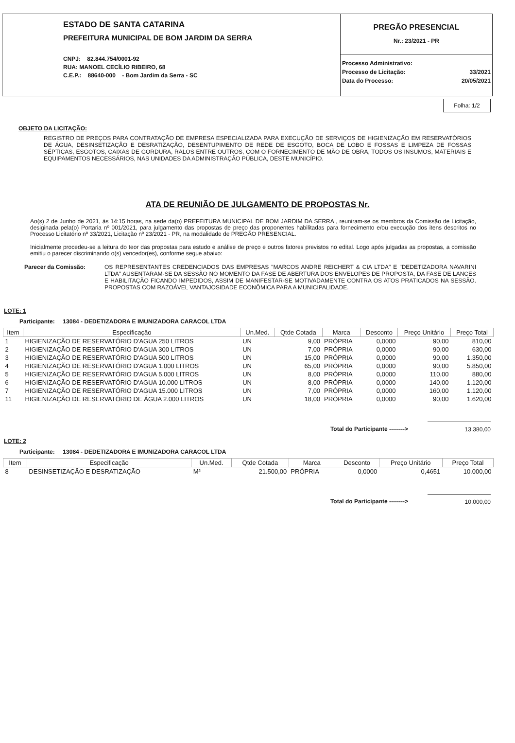ESTADO DE SANTA CATARINA
PREFEITURA MUNICIPAL DE BOM JARDIM DA SERRA
CNPJ: 82.844.754/0001-92
RUA: MANOEL CECÍLIO RIBEIRO, 68
C.E.P.: 88640-000 - Bom Jardim da Serra - SC
PREGÃO PRESENCIAL
Nr.: 23/2021 - PR
| Processo Administrativo: | |
| Processo de Licitação: | 33/2021 |
| Data do Processo: | 20/05/2021 |
Folha: 1/2
OBJETO DA LICITAÇÃO:
REGISTRO DE PREÇOS PARA CONTRATAÇÃO DE EMPRESA ESPECIALIZADA PARA EXECUÇÃO DE SERVIÇOS DE HIGIENIZAÇÃO EM RESERVATÓRIOS DE ÁGUA, DESINSETIZAÇÃO E DESRATIZAÇÃO, DESENTUPIMENTO DE REDE DE ESGOTO, BOCA DE LOBO E FOSSAS E LIMPEZA DE FOSSAS SÉPTICAS, ESGOTOS, CAIXAS DE GORDURA, RALOS ENTRE OUTROS, COM O FORNECIMENTO DE MÃO DE OBRA, TODOS OS INSUMOS, MATERIAIS E EQUIPAMENTOS NECESSÁRIOS, NAS UNIDADES DA ADMINISTRAÇÃO PÚBLICA, DESTE MUNICÍPIO.
ATA DE REUNIÃO DE JULGAMENTO DE PROPOSTAS Nr.
Ao(s) 2 de Junho de 2021, às 14:15 horas, na sede da(o) PREFEITURA MUNICIPAL DE BOM JARDIM DA SERRA , reuniram-se os membros da Comissão de Licitação, desiginada pela(o) Portaria nº 001/2021, para julgamento das propostas de preço das proponentes habilitadas para fornecimento e/ou execução dos itens descritos no Processo Licitatório nº 33/2021, Licitação nº 23/2021 - PR, na modalidade de PREGÃO PRESENCIAL.
Inicialmente procedeu-se a leitura do teor das propostas para estudo e análise de preço e outros fatores previstos no edital. Logo após julgadas as propostas, a comissão emitiu o parecer discriminando o(s) vencedor(es), conforme segue abaixo:
Parecer da Comissão: OS REPRESENTANTES CREDENCIADOS DAS EMPRESAS "MARCOS ANDRE REICHERT & CIA LTDA" E "DEDETIZADORA NAVARINI LTDA" AUSENTARAM-SE DA SESSÃO NO MOMENTO DA FASE DE ABERTURA DOS ENVELOPES DE PROPOSTA, DA FASE DE LANCES E HABILITAÇÃO FICANDO IMPEDIDOS, ASSIM DE MANIFESTAR-SE MOTIVADAMENTE CONTRA OS ATOS PRATICADOS NA SESSÃO. PROPOSTAS COM RAZOÁVEL VANTAJOSIDADE ECONÔMICA PARA A MUNICIPALIDADE.
LOTE: 1
Participante: 13084 - DEDETIZADORA E IMUNIZADORA CARACOL LTDA
| Item | Especificação | Un.Med. | Qtde Cotada | Marca | Desconto | Preço Unitário | Preço Total |
| --- | --- | --- | --- | --- | --- | --- | --- |
| 1 | HIGIENIZAÇÃO DE RESERVATÓRIO D'AGUA 250 LITROS | UN | 9,00 | PRÓPRIA | 0,0000 | 90,00 | 810,00 |
| 2 | HIGIENIZAÇÃO DE RESERVATÓRIO D'AGUA 300 LITROS | UN | 7,00 | PRÓPRIA | 0,0000 | 90,00 | 630,00 |
| 3 | HIGIENIZAÇÃO DE RESERVATÓRIO D'AGUA 500 LITROS | UN | 15,00 | PRÓPRIA | 0,0000 | 90,00 | 1.350,00 |
| 4 | HIGIENIZAÇÃO DE RESERVATÓRIO D'AGUA 1.000 LITROS | UN | 65,00 | PRÓPRIA | 0,0000 | 90,00 | 5.850,00 |
| 5 | HIGIENIZAÇÃO DE RESERVATÓRIO D'AGUA 5.000 LITROS | UN | 8,00 | PRÓPRIA | 0,0000 | 110,00 | 880,00 |
| 6 | HIGIENIZAÇÃO DE RESERVATÓRIO D'AGUA 10.000 LITROS | UN | 8,00 | PRÓPRIA | 0,0000 | 140,00 | 1.120,00 |
| 7 | HIGIENIZAÇÃO DE RESERVATÓRIO D'AGUA 15.000 LITROS | UN | 7,00 | PRÓPRIA | 0,0000 | 160,00 | 1.120,00 |
| 11 | HIGIENIZAÇÃO DE RESERVATÓRIO DE ÁGUA 2.000 LITROS | UN | 18,00 | PRÓPRIA | 0,0000 | 90,00 | 1.620,00 |
Total do Participante --------> 13.380,00
LOTE: 2
Participante: 13084 - DEDETIZADORA E IMUNIZADORA CARACOL LTDA
| Item | Especificação | Un.Med. | Qtde Cotada | Marca | Desconto | Preço Unitário | Preço Total |
| --- | --- | --- | --- | --- | --- | --- | --- |
| 8 | DESINSETIZAÇÃO E DESRATIZAÇÃO | M² | 21.500,00 | PRÓPRIA | 0,0000 | 0,4651 | 10.000,00 |
Total do Participante --------> 10.000,00